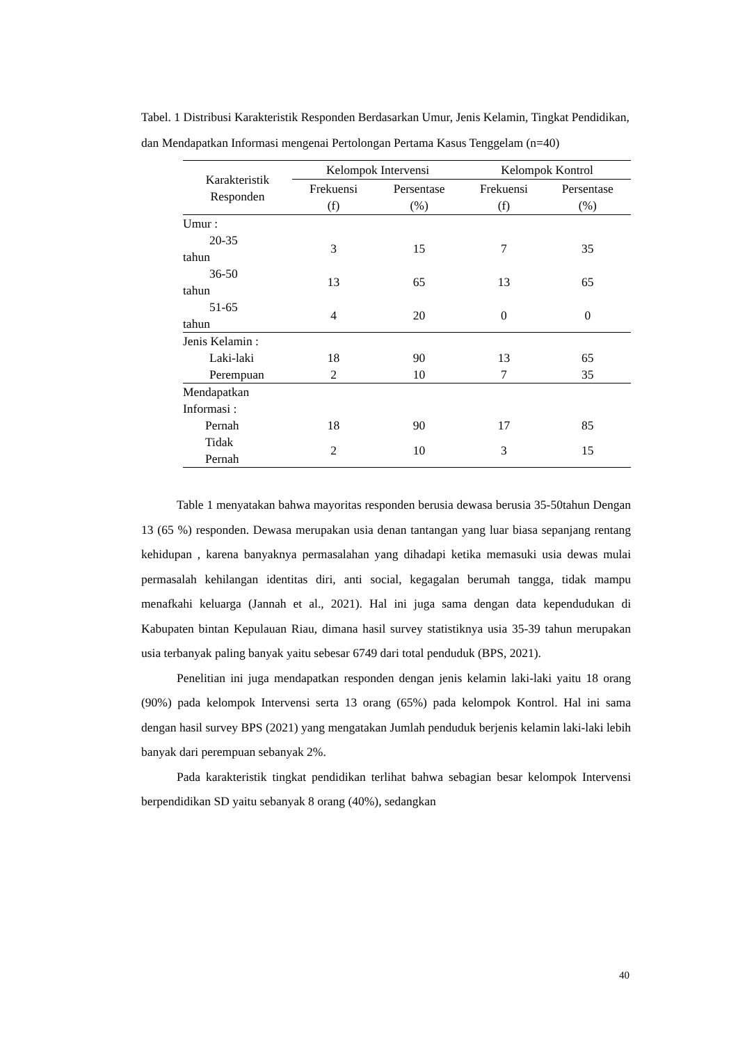Tabel. 1 Distribusi Karakteristik Responden Berdasarkan Umur, Jenis Kelamin, Tingkat Pendidikan, dan Mendapatkan Informasi mengenai Pertolongan Pertama Kasus Tenggelam (n=40)
| Karakteristik Responden | Kelompok Intervensi | | Kelompok Kontrol | |
| --- | --- | --- | --- | --- |
| | Frekuensi (f) | Persentase (%) | Frekuensi (f) | Persentase (%) |
| Umur : | | | | |
| 20-35 tahun | 3 | 15 | 7 | 35 |
| 36-50 tahun | 13 | 65 | 13 | 65 |
| 51-65 tahun | 4 | 20 | 0 | 0 |
| Jenis Kelamin : | | | | |
| Laki-laki | 18 | 90 | 13 | 65 |
| Perempuan | 2 | 10 | 7 | 35 |
| Mendapatkan Informasi : | | | | |
| Pernah | 18 | 90 | 17 | 85 |
| Tidak Pernah | 2 | 10 | 3 | 15 |
Table 1 menyatakan bahwa mayoritas responden berusia dewasa berusia 35-50tahun Dengan 13 (65 %) responden. Dewasa merupakan usia denan tantangan yang luar biasa sepanjang rentang kehidupan , karena banyaknya permasalahan yang dihadapi ketika memasuki usia dewas mulai permasalah kehilangan identitas diri, anti social, kegagalan berumah tangga, tidak mampu menafkahi keluarga (Jannah et al., 2021). Hal ini juga sama dengan data kependudukan di Kabupaten bintan Kepulauan Riau, dimana hasil survey statistiknya usia 35-39 tahun merupakan usia terbanyak paling banyak yaitu sebesar 6749 dari total penduduk (BPS, 2021).
Penelitian ini juga mendapatkan responden dengan jenis kelamin laki-laki yaitu 18 orang (90%) pada kelompok Intervensi serta 13 orang (65%) pada kelompok Kontrol. Hal ini sama dengan hasil survey BPS (2021) yang mengatakan Jumlah penduduk berjenis kelamin laki-laki lebih banyak dari perempuan sebanyak 2%.
Pada karakteristik tingkat pendidikan terlihat bahwa sebagian besar kelompok Intervensi berpendidikan SD yaitu sebanyak 8 orang (40%), sedangkan
40